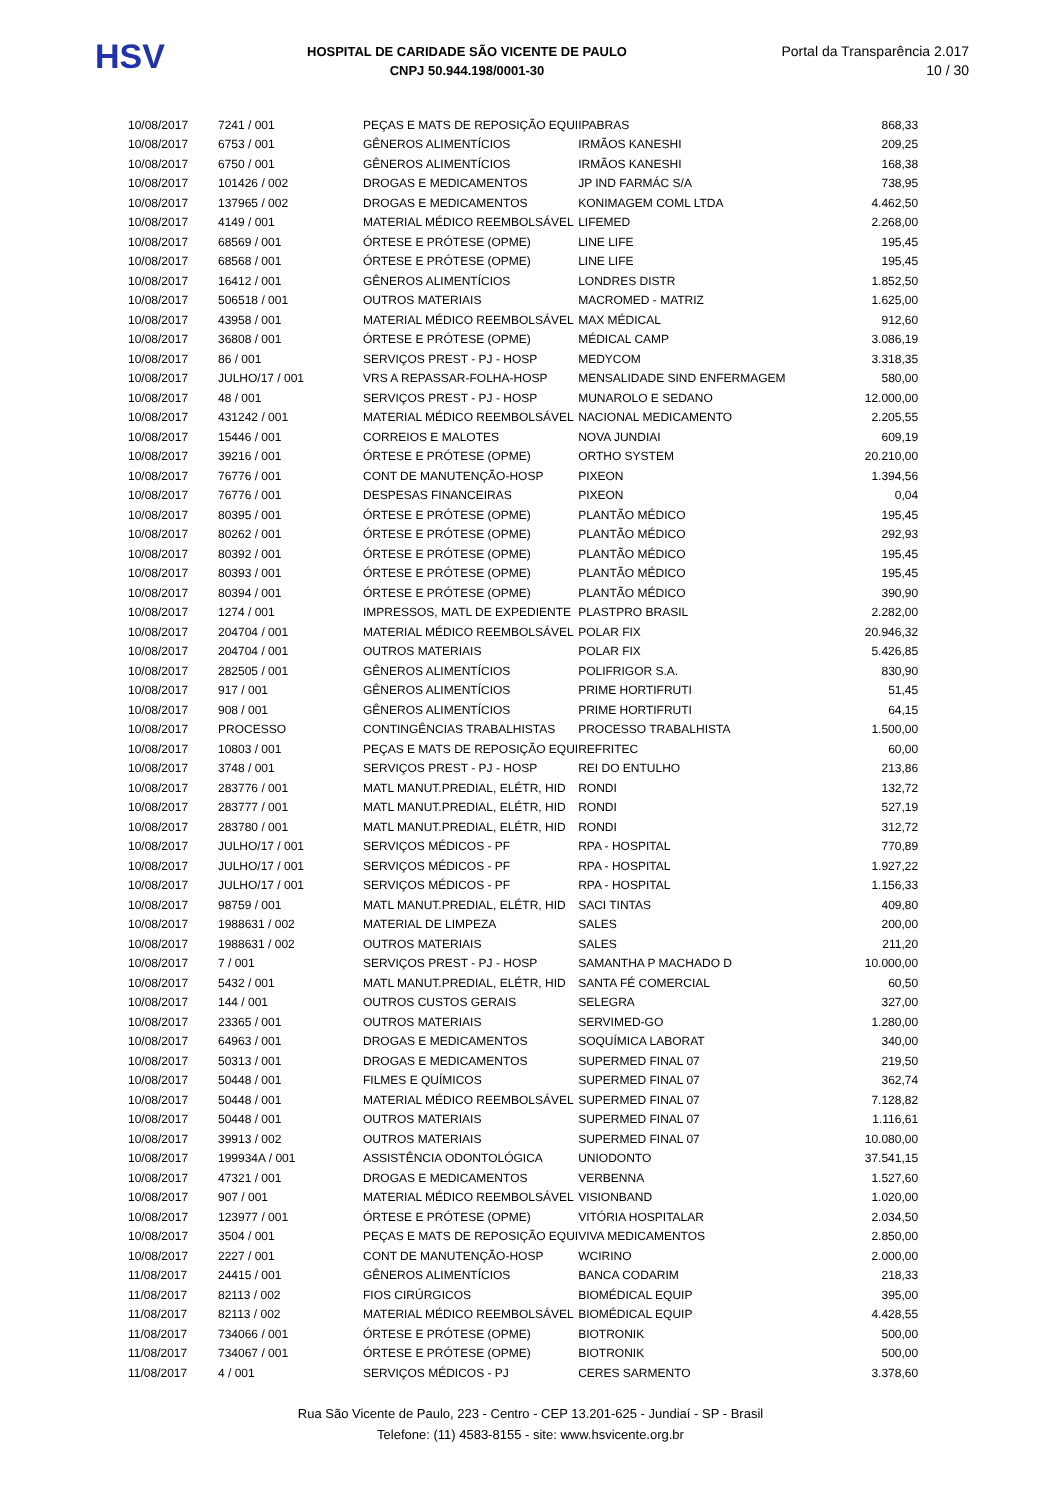HSV
HOSPITAL DE CARIDADE SÃO VICENTE DE PAULO
CNPJ 50.944.198/0001-30
Portal da Transparência 2.017
10 / 30
| 10/08/2017 | 7241 / 001 | PEÇAS E MATS DE REPOSIÇÃO EQUI | IPABRAS | 868,33 |
| 10/08/2017 | 6753 / 001 | GÊNEROS ALIMENTÍCIOS | IRMÃOS KANESHI | 209,25 |
| 10/08/2017 | 6750 / 001 | GÊNEROS ALIMENTÍCIOS | IRMÃOS KANESHI | 168,38 |
| 10/08/2017 | 101426 / 002 | DROGAS E MEDICAMENTOS | JP IND FARMÁC S/A | 738,95 |
| 10/08/2017 | 137965 / 002 | DROGAS E MEDICAMENTOS | KONIMAGEM COML LTDA | 4.462,50 |
| 10/08/2017 | 4149 / 001 | MATERIAL MÉDICO REEMBOLSÁVEL | LIFEMED | 2.268,00 |
| 10/08/2017 | 68569 / 001 | ÓRTESE E PRÓTESE (OPME) | LINE LIFE | 195,45 |
| 10/08/2017 | 68568 / 001 | ÓRTESE E PRÓTESE (OPME) | LINE LIFE | 195,45 |
| 10/08/2017 | 16412 / 001 | GÊNEROS ALIMENTÍCIOS | LONDRES DISTR | 1.852,50 |
| 10/08/2017 | 506518 / 001 | OUTROS MATERIAIS | MACROMED - MATRIZ | 1.625,00 |
| 10/08/2017 | 43958 / 001 | MATERIAL MÉDICO REEMBOLSÁVEL | MAX MÉDICAL | 912,60 |
| 10/08/2017 | 36808 / 001 | ÓRTESE E PRÓTESE (OPME) | MÉDICAL CAMP | 3.086,19 |
| 10/08/2017 | 86 / 001 | SERVIÇOS PREST - PJ - HOSP | MEDYCOM | 3.318,35 |
| 10/08/2017 | JULHO/17 / 001 | VRS A REPASSAR-FOLHA-HOSP | MENSALIDADE SIND ENFERMAGEM | 580,00 |
| 10/08/2017 | 48 / 001 | SERVIÇOS PREST - PJ - HOSP | MUNAROLO E SEDANO | 12.000,00 |
| 10/08/2017 | 431242 / 001 | MATERIAL MÉDICO REEMBOLSÁVEL | NACIONAL MEDICAMENTO | 2.205,55 |
| 10/08/2017 | 15446 / 001 | CORREIOS E MALOTES | NOVA JUNDIAI | 609,19 |
| 10/08/2017 | 39216 / 001 | ÓRTESE E PRÓTESE (OPME) | ORTHO SYSTEM | 20.210,00 |
| 10/08/2017 | 76776 / 001 | CONT DE MANUTENÇÃO-HOSP | PIXEON | 1.394,56 |
| 10/08/2017 | 76776 / 001 | DESPESAS FINANCEIRAS | PIXEON | 0,04 |
| 10/08/2017 | 80395 / 001 | ÓRTESE E PRÓTESE (OPME) | PLANTÃO MÉDICO | 195,45 |
| 10/08/2017 | 80262 / 001 | ÓRTESE E PRÓTESE (OPME) | PLANTÃO MÉDICO | 292,93 |
| 10/08/2017 | 80392 / 001 | ÓRTESE E PRÓTESE (OPME) | PLANTÃO MÉDICO | 195,45 |
| 10/08/2017 | 80393 / 001 | ÓRTESE E PRÓTESE (OPME) | PLANTÃO MÉDICO | 195,45 |
| 10/08/2017 | 80394 / 001 | ÓRTESE E PRÓTESE (OPME) | PLANTÃO MÉDICO | 390,90 |
| 10/08/2017 | 1274 / 001 | IMPRESSOS, MATL DE EXPEDIENTE | PLASTPRO BRASIL | 2.282,00 |
| 10/08/2017 | 204704 / 001 | MATERIAL MÉDICO REEMBOLSÁVEL | POLAR FIX | 20.946,32 |
| 10/08/2017 | 204704 / 001 | OUTROS MATERIAIS | POLAR FIX | 5.426,85 |
| 10/08/2017 | 282505 / 001 | GÊNEROS ALIMENTÍCIOS | POLIFRIGOR S.A. | 830,90 |
| 10/08/2017 | 917 / 001 | GÊNEROS ALIMENTÍCIOS | PRIME HORTIFRUTI | 51,45 |
| 10/08/2017 | 908 / 001 | GÊNEROS ALIMENTÍCIOS | PRIME HORTIFRUTI | 64,15 |
| 10/08/2017 | PROCESSO | CONTINGÊNCIAS TRABALHISTAS | PROCESSO TRABALHISTA | 1.500,00 |
| 10/08/2017 | 10803 / 001 | PEÇAS E MATS DE REPOSIÇÃO EQUI | REFRITEC | 60,00 |
| 10/08/2017 | 3748 / 001 | SERVIÇOS PREST - PJ - HOSP | REI DO ENTULHO | 213,86 |
| 10/08/2017 | 283776 / 001 | MATL MANUT.PREDIAL, ELÉTR, HID | RONDI | 132,72 |
| 10/08/2017 | 283777 / 001 | MATL MANUT.PREDIAL, ELÉTR, HID | RONDI | 527,19 |
| 10/08/2017 | 283780 / 001 | MATL MANUT.PREDIAL, ELÉTR, HID | RONDI | 312,72 |
| 10/08/2017 | JULHO/17 / 001 | SERVIÇOS MÉDICOS - PF | RPA - HOSPITAL | 770,89 |
| 10/08/2017 | JULHO/17 / 001 | SERVIÇOS MÉDICOS - PF | RPA - HOSPITAL | 1.927,22 |
| 10/08/2017 | JULHO/17 / 001 | SERVIÇOS MÉDICOS - PF | RPA - HOSPITAL | 1.156,33 |
| 10/08/2017 | 98759 / 001 | MATL MANUT.PREDIAL, ELÉTR, HID | SACI TINTAS | 409,80 |
| 10/08/2017 | 1988631 / 002 | MATERIAL DE LIMPEZA | SALES | 200,00 |
| 10/08/2017 | 1988631 / 002 | OUTROS MATERIAIS | SALES | 211,20 |
| 10/08/2017 | 7 / 001 | SERVIÇOS PREST - PJ - HOSP | SAMANTHA P MACHADO D | 10.000,00 |
| 10/08/2017 | 5432 / 001 | MATL MANUT.PREDIAL, ELÉTR, HID | SANTA FÉ COMERCIAL | 60,50 |
| 10/08/2017 | 144 / 001 | OUTROS CUSTOS GERAIS | SELEGRA | 327,00 |
| 10/08/2017 | 23365 / 001 | OUTROS MATERIAIS | SERVIMED-GO | 1.280,00 |
| 10/08/2017 | 64963 / 001 | DROGAS E MEDICAMENTOS | SOQUÍMICA LABORAT | 340,00 |
| 10/08/2017 | 50313 / 001 | DROGAS E MEDICAMENTOS | SUPERMED FINAL 07 | 219,50 |
| 10/08/2017 | 50448 / 001 | FILMES E QUÍMICOS | SUPERMED FINAL 07 | 362,74 |
| 10/08/2017 | 50448 / 001 | MATERIAL MÉDICO REEMBOLSÁVEL | SUPERMED FINAL 07 | 7.128,82 |
| 10/08/2017 | 50448 / 001 | OUTROS MATERIAIS | SUPERMED FINAL 07 | 1.116,61 |
| 10/08/2017 | 39913 / 002 | OUTROS MATERIAIS | SUPERMED FINAL 07 | 10.080,00 |
| 10/08/2017 | 199934A / 001 | ASSISTÊNCIA ODONTOLÓGICA | UNIODONTO | 37.541,15 |
| 10/08/2017 | 47321 / 001 | DROGAS E MEDICAMENTOS | VERBENNA | 1.527,60 |
| 10/08/2017 | 907 / 001 | MATERIAL MÉDICO REEMBOLSÁVEL | VISIONBAND | 1.020,00 |
| 10/08/2017 | 123977 / 001 | ÓRTESE E PRÓTESE (OPME) | VITÓRIA HOSPITALAR | 2.034,50 |
| 10/08/2017 | 3504 / 001 | PEÇAS E MATS DE REPOSIÇÃO EQUI | VIVA MEDICAMENTOS | 2.850,00 |
| 10/08/2017 | 2227 / 001 | CONT DE MANUTENÇÃO-HOSP | WCIRINO | 2.000,00 |
| 11/08/2017 | 24415 / 001 | GÊNEROS ALIMENTÍCIOS | BANCA CODARIM | 218,33 |
| 11/08/2017 | 82113 / 002 | FIOS CIRÚRGICOS | BIOMÉDICAL EQUIP | 395,00 |
| 11/08/2017 | 82113 / 002 | MATERIAL MÉDICO REEMBOLSÁVEL | BIOMÉDICAL EQUIP | 4.428,55 |
| 11/08/2017 | 734066 / 001 | ÓRTESE E PRÓTESE (OPME) | BIOTRONIK | 500,00 |
| 11/08/2017 | 734067 / 001 | ÓRTESE E PRÓTESE (OPME) | BIOTRONIK | 500,00 |
| 11/08/2017 | 4 / 001 | SERVIÇOS MÉDICOS - PJ | CERES SARMENTO | 3.378,60 |
Rua São Vicente de Paulo, 223 - Centro - CEP 13.201-625 - Jundiaí - SP - Brasil
Telefone: (11) 4583-8155 - site: www.hsvicente.org.br